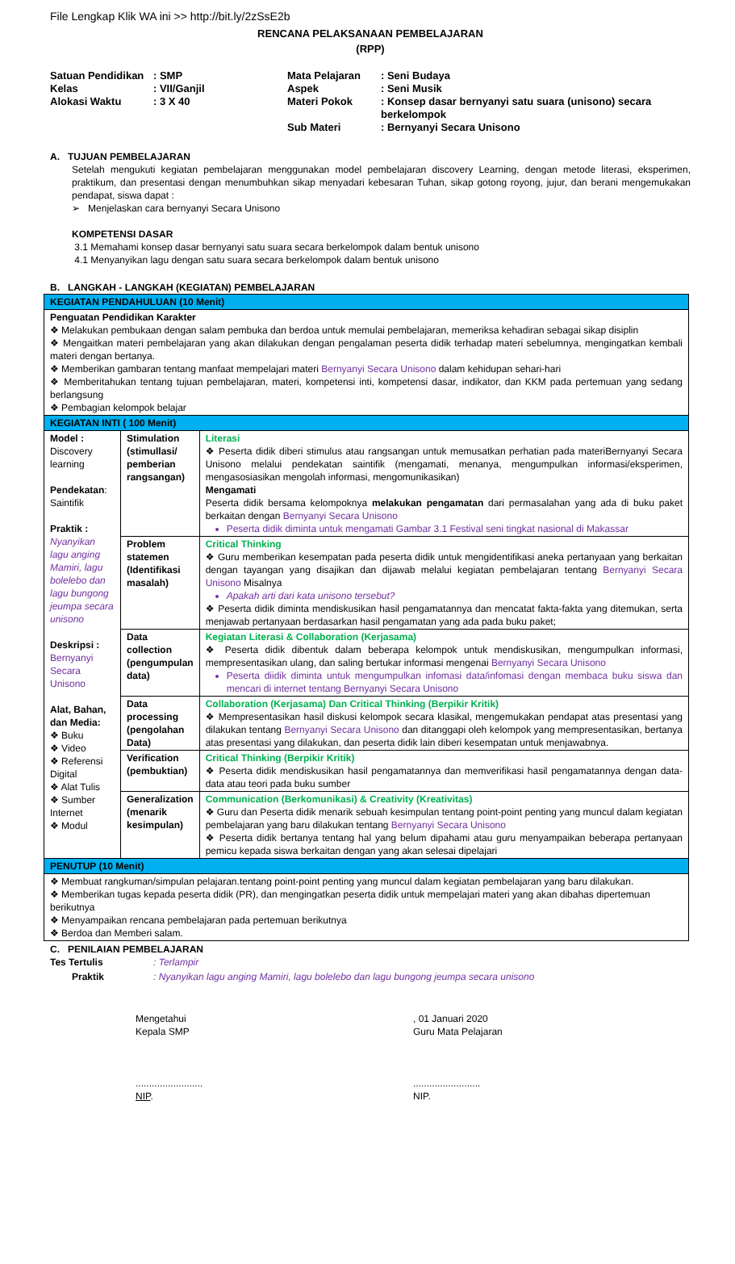File Lengkap Klik WA ini >> http://bit.ly/2zSsE2b
RENCANA PELAKSANAAN PEMBELAJARAN
(RPP)
| Satuan Pendidikan | : SMP | Mata Pelajaran | : Seni Budaya |
| Kelas | : VII/Ganjil | Aspek | : Seni Musik |
| Alokasi Waktu | : 3 X 40 | Materi Pokok | : Konsep dasar bernyanyi satu suara (unisono) secara berkelompok |
| | | Sub Materi | : Bernyanyi Secara Unisono |
A. TUJUAN PEMBELAJARAN
Setelah mengukuti kegiatan pembelajaran menggunakan model pembelajaran discovery Learning, dengan metode literasi, eksperimen, praktikum, dan presentasi dengan menumbuhkan sikap menyadari kebesaran Tuhan, sikap gotong royong, jujur, dan berani mengemukakan pendapat, siswa dapat :
➢ Menjelaskan cara bernyanyi Secara Unisono
KOMPETENSI DASAR
3.1 Memahami konsep dasar bernyanyi satu suara secara berkelompok dalam bentuk unisono
4.1 Menyanyikan lagu dengan satu suara secara berkelompok dalam bentuk unisono
B. LANGKAH - LANGKAH (KEGIATAN) PEMBELAJARAN
| KEGIATAN PENDAHULUAN (10 Menit) | | |
| Penguatan Pendidikan Karakter ❖ Melakukan pembukaan dengan salam pembuka dan berdoa untuk memulai pembelajaran, memeriksa kehadiran sebagai sikap disiplin ❖ Mengaitkan materi pembelajaran yang akan dilakukan dengan pengalaman peserta didik terhadap materi sebelumnya, mengingatkan kembali materi dengan bertanya. ❖ Memberikan gambaran tentang manfaat mempelajari materi Bernyanyi Secara Unisono dalam kehidupan sehari-hari ❖ Memberitahukan tentang tujuan pembelajaran, materi, kompetensi inti, kompetensi dasar, indikator, dan KKM pada pertemuan yang sedang berlangsung ❖ Pembagian kelompok belajar | | |
| KEGIATAN INTI ( 100 Menit) | | |
| Model : Discovery learning Pendekatan : Saintifik Praktik : Nyanyikan lagu anging Mamiri, lagu bolelebo dan lagu bungong jeumpa secara unisono Deskripsi : Bernyanyi Secara Unisono Alat, Bahan, dan Media: ❖ Buku ❖ Video ❖ Referensi Digital ❖ Alat Tulis ❖ Sumber Internet ❖ Modul | Stimulation (stimullasi/ pemberian rangsangan) | Literasi ❖ Peserta didik diberi stimulus atau rangsangan untuk memusatkan perhatian pada materiBernyanyi Secara Unisono melalui pendekatan saintifik (mengamati, menanya, mengumpulkan informasi/eksperimen, mengasosiasikan mengolah informasi, mengomunikasikan) Mengamati Peserta didik bersama kelompoknya melakukan pengamatan dari permasalahan yang ada di buku paket berkaitan dengan Bernyanyi Secara Unisono Peserta didik diminta untuk mengamati Gambar 3.1 Festival seni tingkat nasional di Makassar |
| | Problem statemen (Identifikasi masalah) | Critical Thinking ❖ Guru memberikan kesempatan pada peserta didik untuk mengidentifikasi aneka pertanyaan yang berkaitan dengan tayangan yang disajikan dan dijawab melalui kegiatan pembelajaran tentang Bernyanyi Secara Unisono Misalnya Apakah arti dari kata unisono tersebut? ❖ Peserta didik diminta mendiskusikan hasil pengamatannya dan mencatat fakta-fakta yang ditemukan, serta menjawab pertanyaan berdasarkan hasil pengamatan yang ada pada buku paket; |
| | Data collection (pengumpulan data) | Kegiatan Literasi & Collaboration (Kerjasama) ❖ Peserta didik dibentuk dalam beberapa kelompok untuk mendiskusikan, mengumpulkan informasi, mempresentasikan ulang, dan saling bertukar informasi mengenai Bernyanyi Secara Unisono Peserta diidik diminta untuk mengumpulkan infomasi data/infomasi dengan membaca buku siswa dan mencari di internet tentang Bernyanyi Secara Unisono |
| | Data processing (pengolahan Data) | Collaboration (Kerjasama) Dan Critical Thinking (Berpikir Kritik) ❖ Mempresentasikan hasil diskusi kelompok secara klasikal, mengemukakan pendapat atas presentasi yang dilakukan tentang Bernyanyi Secara Unisono dan ditanggapi oleh kelompok yang mempresentasikan, bertanya atas presentasi yang dilakukan, dan peserta didik lain diberi kesempatan untuk menjawabnya. |
| | Verification (pembuktian) | Critical Thinking (Berpikir Kritik) ❖ Peserta didik mendiskusikan hasil pengamatannya dan memverifikasi hasil pengamatannya dengan data-data atau teori pada buku sumber |
| | Generalization (menarik kesimpulan) | Communication (Berkomunikasi) & Creativity (Kreativitas) ❖ Guru dan Peserta didik menarik sebuah kesimpulan tentang point-point penting yang muncul dalam kegiatan pembelajaran yang baru dilakukan tentang Bernyanyi Secara Unisono ❖ Peserta didik bertanya tentang hal yang belum dipahami atau guru menyampaikan beberapa pertanyaan pemicu kepada siswa berkaitan dengan yang akan selesai dipelajari |
| PENUTUP (10 Menit) | | |
| ❖ Membuat rangkuman/simpulan pelajaran.tentang point-point penting yang muncul dalam kegiatan pembelajaran yang baru dilakukan. ❖ Memberikan tugas kepada peserta didik (PR), dan mengingatkan peserta didik untuk mempelajari materi yang akan dibahas dipertemuan berikutnya ❖ Menyampaikan rencana pembelajaran pada pertemuan berikutnya ❖ Berdoa dan Memberi salam. | | |
C. PENILAIAN PEMBELAJARAN
Tes Tertulis: Terlampir
Praktik: Nyanyikan lagu anging Mamiri, lagu bolelebo dan lagu bungong jeumpa secara unisono
Mengetahui
Kepala SMP
.........................
NIP.
, 01 Januari 2020
Guru Mata Pelajaran
.........................
NIP.